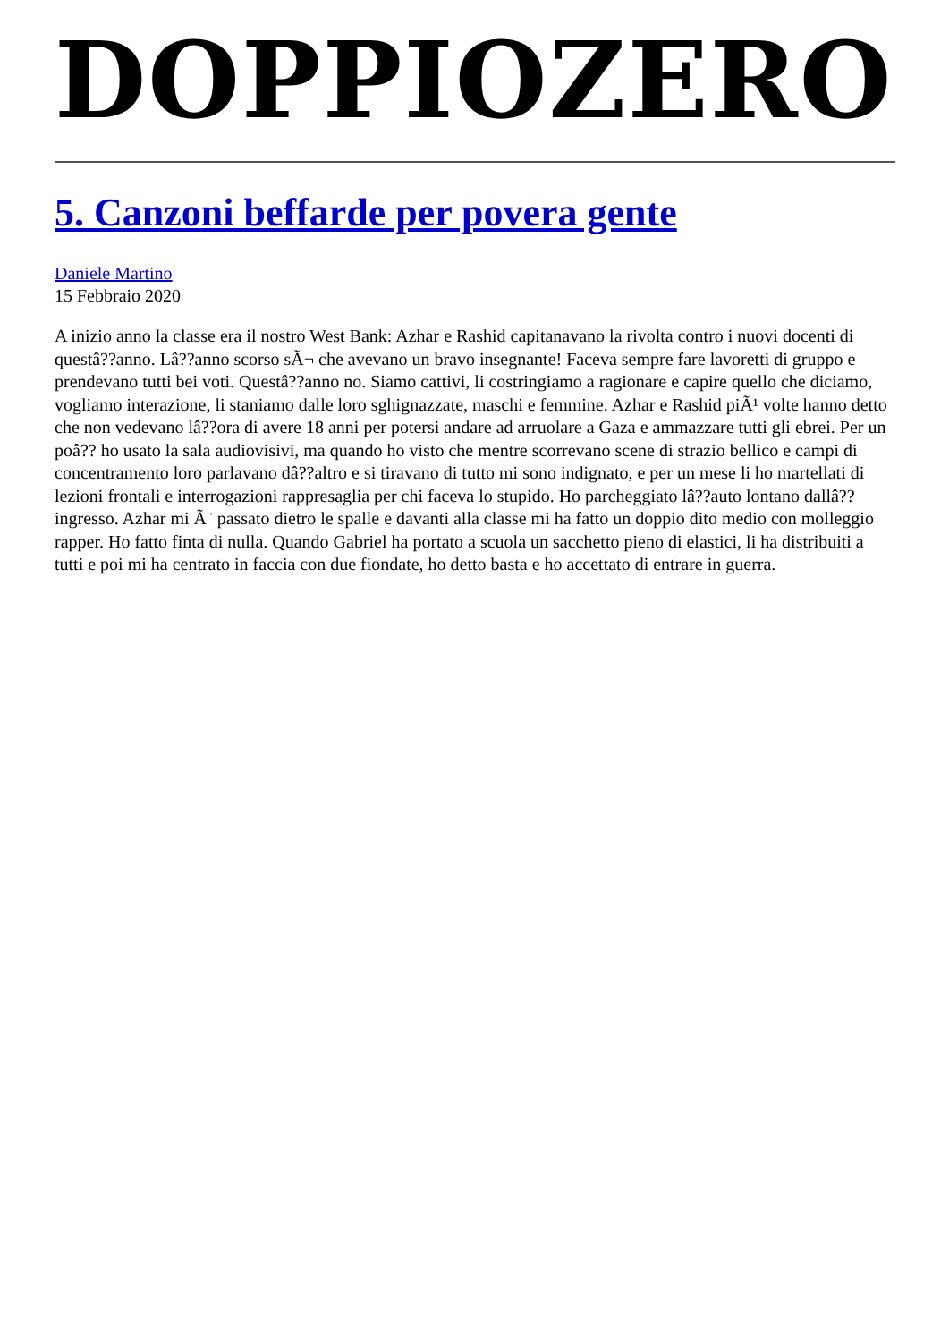DOPPIOZERO
5. Canzoni beffarde per povera gente
Daniele Martino
15 Febbraio 2020
A inizio anno la classe era il nostro West Bank: Azhar e Rashid capitanavano la rivolta contro i nuovi docenti di questâ??anno. Lâ??anno scorso sÃ¬ che avevano un bravo insegnante! Faceva sempre fare lavoretti di gruppo e prendevano tutti bei voti. Questâ??anno no. Siamo cattivi, li costringiamo a ragionare e capire quello che diciamo, vogliamo interazione, li staniamo dalle loro sghignazzate, maschi e femmine. Azhar e Rashid piÃ¹ volte hanno detto che non vedevano lâ??ora di avere 18 anni per potersi andare ad arruolare a Gaza e ammazzare tutti gli ebrei. Per un poâ?? ho usato la sala audiovisivi, ma quando ho visto che mentre scorrevano scene di strazio bellico e campi di concentramento loro parlavano dâ??altro e si tiravano di tutto mi sono indignato, e per un mese li ho martellati di lezioni frontali e interrogazioni rappresaglia per chi faceva lo stupido. Ho parcheggiato lâ??auto lontano dallâ??ingresso. Azhar mi Ã¨ passato dietro le spalle e davanti alla classe mi ha fatto un doppio dito medio con molleggio rapper. Ho fatto finta di nulla. Quando Gabriel ha portato a scuola un sacchetto pieno di elastici, li ha distribuiti a tutti e poi mi ha centrato in faccia con due fiondate, ho detto basta e ho accettato di entrare in guerra.